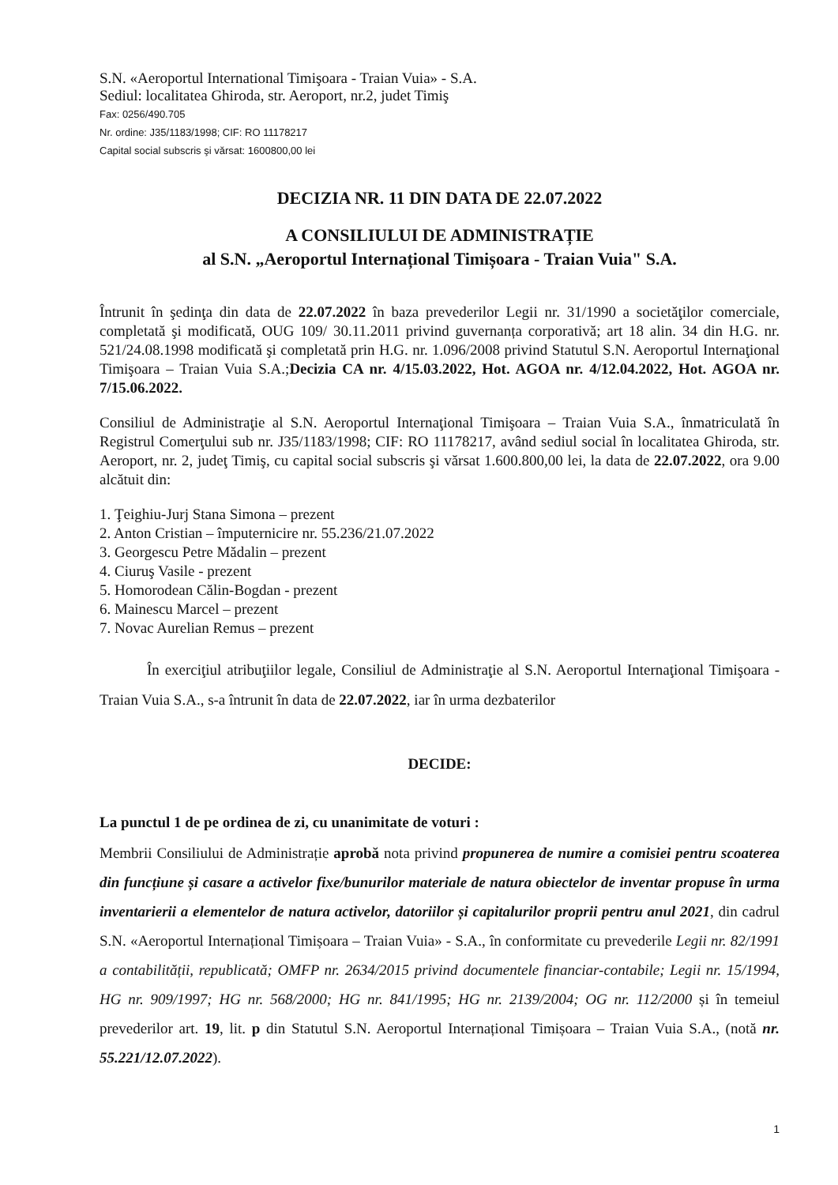S.N. «Aeroportul International Timişoara - Traian Vuia» - S.A.
Sediul: localitatea Ghiroda, str. Aeroport, nr.2, judet Timiş
Fax: 0256/490.705
Nr. ordine: J35/1183/1998; CIF: RO 11178217
Capital social subscris şi vărsat: 1600800,00 lei
DECIZIA NR. 11 DIN DATA DE 22.07.2022
A CONSILIULUI DE ADMINISTRAȚIE
al S.N. „Aeroportul Internațional Timișoara - Traian Vuia" S.A.
Întrunit în şedinţa din data de 22.07.2022 în baza prevederilor Legii nr. 31/1990 a societăţilor comerciale, completată şi modificată, OUG 109/ 30.11.2011 privind guvernanța corporativă; art 18 alin. 34 din H.G. nr. 521/24.08.1998 modificată şi completată prin H.G. nr. 1.096/2008 privind Statutul S.N. Aeroportul Internaţional Timişoara – Traian Vuia S.A.;Decizia CA nr. 4/15.03.2022, Hot. AGOA nr. 4/12.04.2022, Hot. AGOA nr. 7/15.06.2022.
Consiliul de Administraţie al S.N. Aeroportul Internaţional Timişoara – Traian Vuia S.A., înmatriculată în Registrul Comerţului sub nr. J35/1183/1998; CIF: RO 11178217, având sediul social în localitatea Ghiroda, str. Aeroport, nr. 2, judeţ Timiş, cu capital social subscris şi vărsat 1.600.800,00 lei, la data de 22.07.2022, ora 9.00 alcătuit din:
1. Ţeighiu-Jurj Stana Simona – prezent
2. Anton Cristian – împuternicire nr. 55.236/21.07.2022
3. Georgescu Petre Mădalin – prezent
4. Ciuruş Vasile - prezent
5. Homorodean Călin-Bogdan - prezent
6. Mainescu Marcel – prezent
7. Novac Aurelian Remus – prezent
În exerciţiul atribuţiilor legale, Consiliul de Administraţie al S.N. Aeroportul Internaţional Timişoara - Traian Vuia S.A., s-a întrunit în data de 22.07.2022, iar în urma dezbaterilor
DECIDE:
La punctul 1 de pe ordinea de zi, cu unanimitate de voturi :
Membrii Consiliului de Administrație aprobă nota privind propunerea de numire a comisiei pentru scoaterea din funcțiune și casare a activelor fixe/bunurilor materiale de natura obiectelor de inventar propuse în urma inventarierii a elementelor de natura activelor, datoriilor și capitalurilor proprii pentru anul 2021, din cadrul S.N. «Aeroportul Internațional Timișoara – Traian Vuia» - S.A., în conformitate cu prevederile Legii nr. 82/1991 a contabilității, republicată; OMFP nr. 2634/2015 privind documentele financiar-contabile; Legii nr. 15/1994, HG nr. 909/1997; HG nr. 568/2000; HG nr. 841/1995; HG nr. 2139/2004; OG nr. 112/2000 și în temeiul prevederilor art. 19, lit. p din Statutul S.N. Aeroportul Internațional Timișoara – Traian Vuia S.A., (notă nr. 55.221/12.07.2022).
1